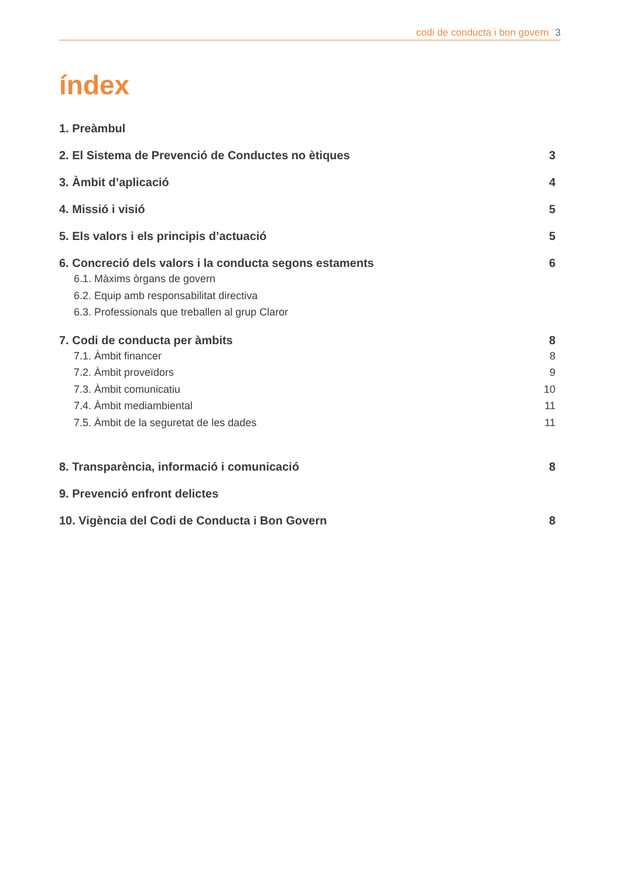codi de conducta i bon govern 3
índex
1. Preàmbul
2. El Sistema de Prevenció de Conductes no ètiques 3
3. Àmbit d’aplicació 4
4. Missió i visió 5
5. Els valors i els principis d’actuació 5
6. Concreció dels valors i la conducta segons estaments 6
6.1. Màxims òrgans de govern
6.2. Equip amb responsabilitat directiva
6.3. Professionals que treballen al grup Claror
7. Codi de conducta per àmbits 8
7.1. Àmbit financer 8
7.2. Àmbit proveïdors 9
7.3. Àmbit comunicatiu 10
7.4. Àmbit mediambiental 11
7.5. Àmbit de la seguretat de les dades 11
8. Transparència, informació i comunicació 8
9. Prevenció enfront delictes
10. Vigència del Codi de Conducta i Bon Govern 8